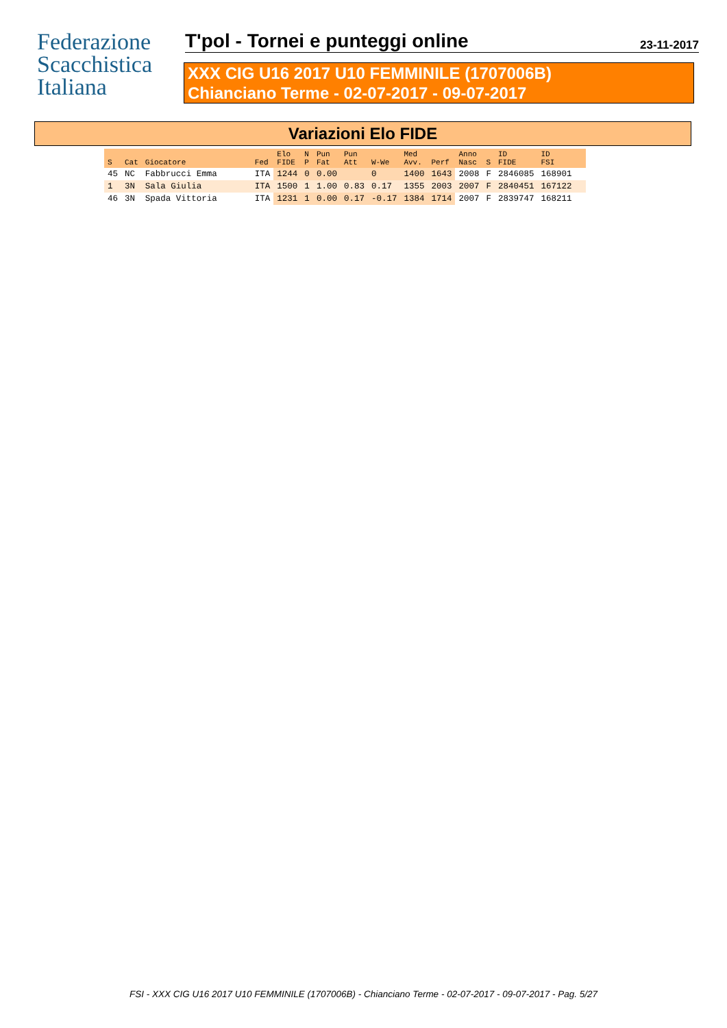Federazione
Scacchistica
Italiana
T'pol - Tornei e punteggi online
23-11-2017
XXX CIG U16 2017 U10 FEMMINILE (1707006B)
Chianciano Terme - 02-07-2017 - 09-07-2017
Variazioni Elo FIDE
| S | Cat | Giocatore | Fed | Elo FIDE | N P | Pun Fat | Pun Att | W-We | Med Avv. | Perf | Anno Nasc | S | ID FIDE | ID FSI |
| --- | --- | --- | --- | --- | --- | --- | --- | --- | --- | --- | --- | --- | --- | --- |
| 45 | NC | Fabbrucci Emma | ITA | 1244 | 0 | 0.00 | | 0 | 1400 | 1643 | 2008 | F | 2846085 | 168901 |
| 1 | 3N | Sala Giulia | ITA | 1500 | 1 | 1.00 | 0.83 | 0.17 | 1355 | 2003 | 2007 | F | 2840451 | 167122 |
| 46 | 3N | Spada Vittoria | ITA | 1231 | 1 | 0.00 | 0.17 | -0.17 | 1384 | 1714 | 2007 | F | 2839747 | 168211 |
FSI - XXX CIG U16 2017 U10 FEMMINILE (1707006B) - Chianciano Terme - 02-07-2017 - 09-07-2017 - Pag. 5/27